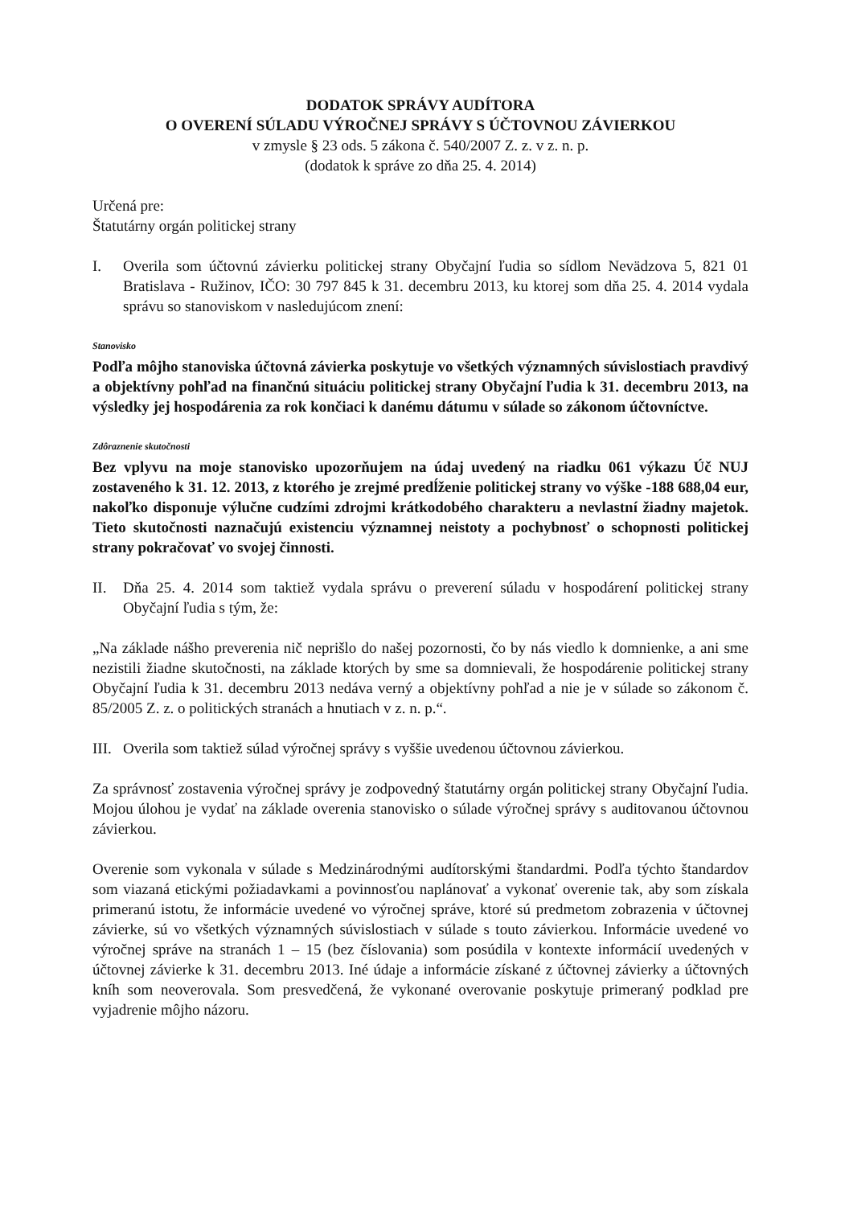DODATOK SPRÁVY AUDÍTORA
O OVERENÍ SÚLADU VÝROČNEJ SPRÁVY S ÚČTOVNOU ZÁVIERKOU
v zmysle § 23 ods. 5 zákona č. 540/2007 Z. z. v z. n. p.
(dodatok k správe zo dňa 25. 4. 2014)
Určená pre:
Štatutárny orgán politickej strany
I. Overila som účtovnú závierku politickej strany Obyčajní ľudia so sídlom Nevädzova 5, 821 01 Bratislava - Ružinov, IČO: 30 797 845 k 31. decembru 2013, ku ktorej som dňa 25. 4. 2014 vydala správu so stanoviskom v nasledujúcom znení:
Stanovisko
Podľa môjho stanoviska účtovná závierka poskytuje vo všetkých významných súvislostiach pravdivý a objektívny pohľad na finančnú situáciu politickej strany Obyčajní ľudia k 31. decembru 2013, na výsledky jej hospodárenia za rok končiaci k danému dátumu v súlade so zákonom účtovníctve.
Zdôraznenie skutočnosti
Bez vplyvu na moje stanovisko upozorňujem na údaj uvedený na riadku 061 výkazu Úč NUJ zostaveného k 31. 12. 2013, z ktorého je zrejmé predĺženie politickej strany vo výške -188 688,04 eur, nakoľko disponuje výlučne cudzími zdrojmi krátkodobého charakteru a nevlastní žiadny majetok. Tieto skutočnosti naznačujú existenciu významnej neistoty a pochybnosť o schopnosti politickej strany pokračovať vo svojej činnosti.
II. Dňa 25. 4. 2014 som taktiež vydala správu o preverení súladu v hospodárení politickej strany Obyčajní ľudia s tým, že:
„Na základe nášho preverenia nič neprišlo do našej pozornosti, čo by nás viedlo k domnienke, a ani sme nezistili žiadne skutočnosti, na základe ktorých by sme sa domnievali, že hospodárenie politickej strany Obyčajní ľudia k 31. decembru 2013 nedáva verný a objektívny pohľad a nie je v súlade so zákonom č. 85/2005 Z. z. o politických stranách a hnutiach v z. n. p.“.
III.
Overila som taktiež súlad výročnej správy s vyššie uvedenou účtovnou závierkou.
Za správnosť zostavenia výročnej správy je zodpovedný štatutárny orgán politickej strany Obyčajní ľudia. Mojou úlohou je vydať na základe overenia stanovisko o súlade výročnej správy s auditovanou účtovnou závierkou.
Overenie som vykonala v súlade s Medzinárodnými audítorskými štandardmi. Podľa týchto štandardov som viazaná etickými požiadavkami a povinnosťou naplánovať a vykonať overenie tak, aby som získala primeranú istotu, že informácie uvedené vo výročnej správe, ktoré sú predmetom zobrazenia v účtovnej závierke, sú vo všetkých významných súvislostiach v súlade s touto závierkou. Informácie uvedené vo výročnej správe na stranách 1 – 15 (bez číslovania) som posúdila v kontexte informácií uvedených v účtovnej závierke k 31. decembru 2013. Iné údaje a informácie získané z účtovnej závierky a účtovných kníh som neoverovala. Som presvedčená, že vykonané overovanie poskytuje primeraný podklad pre vyjadrenie môjho názoru.